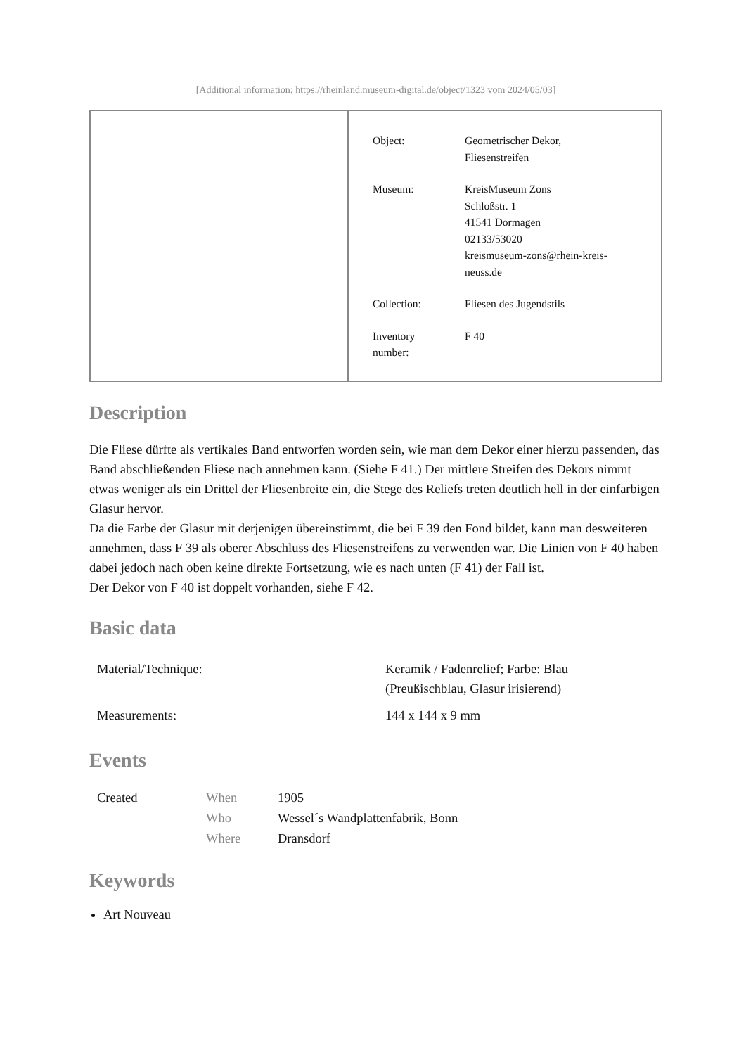[Additional information: https://rheinland.museum-digital.de/object/1323 vom 2024/05/03]
| Object: | Geometrischer Dekor, Fliesenstreifen |
| Museum: | KreisMuseum Zons Schloßstr. 1 41541 Dormagen 02133/53020 kreismuseum-zons@rhein-kreis- neuss.de |
| Collection: | Fliesen des Jugendstils |
| Inventory number: | F 40 |
Description
Die Fliese dürfte als vertikales Band entworfen worden sein, wie man dem Dekor einer hierzu passenden, das Band abschließenden Fliese nach annehmen kann. (Siehe F 41.) Der mittlere Streifen des Dekors nimmt etwas weniger als ein Drittel der Fliesenbreite ein, die Stege des Reliefs treten deutlich hell in der einfarbigen Glasur hervor.
Da die Farbe der Glasur mit derjenigen übereinstimmt, die bei F 39 den Fond bildet, kann man desweiteren annehmen, dass F 39 als oberer Abschluss des Fliesenstreifens zu verwenden war. Die Linien von F 40 haben dabei jedoch nach oben keine direkte Fortsetzung, wie es nach unten (F 41) der Fall ist.
Der Dekor von F 40 ist doppelt vorhanden, siehe F 42.
Basic data
| Material/Technique: | Keramik / Fadenrelief; Farbe: Blau (Preußischblau, Glasur irisierend) |
| Measurements: | 144 x 144 x 9 mm |
Events
| Created | When | 1905 |
| | Who | Wessel´s Wandplattenfabrik, Bonn |
| | Where | Dransdorf |
Keywords
Art Nouveau